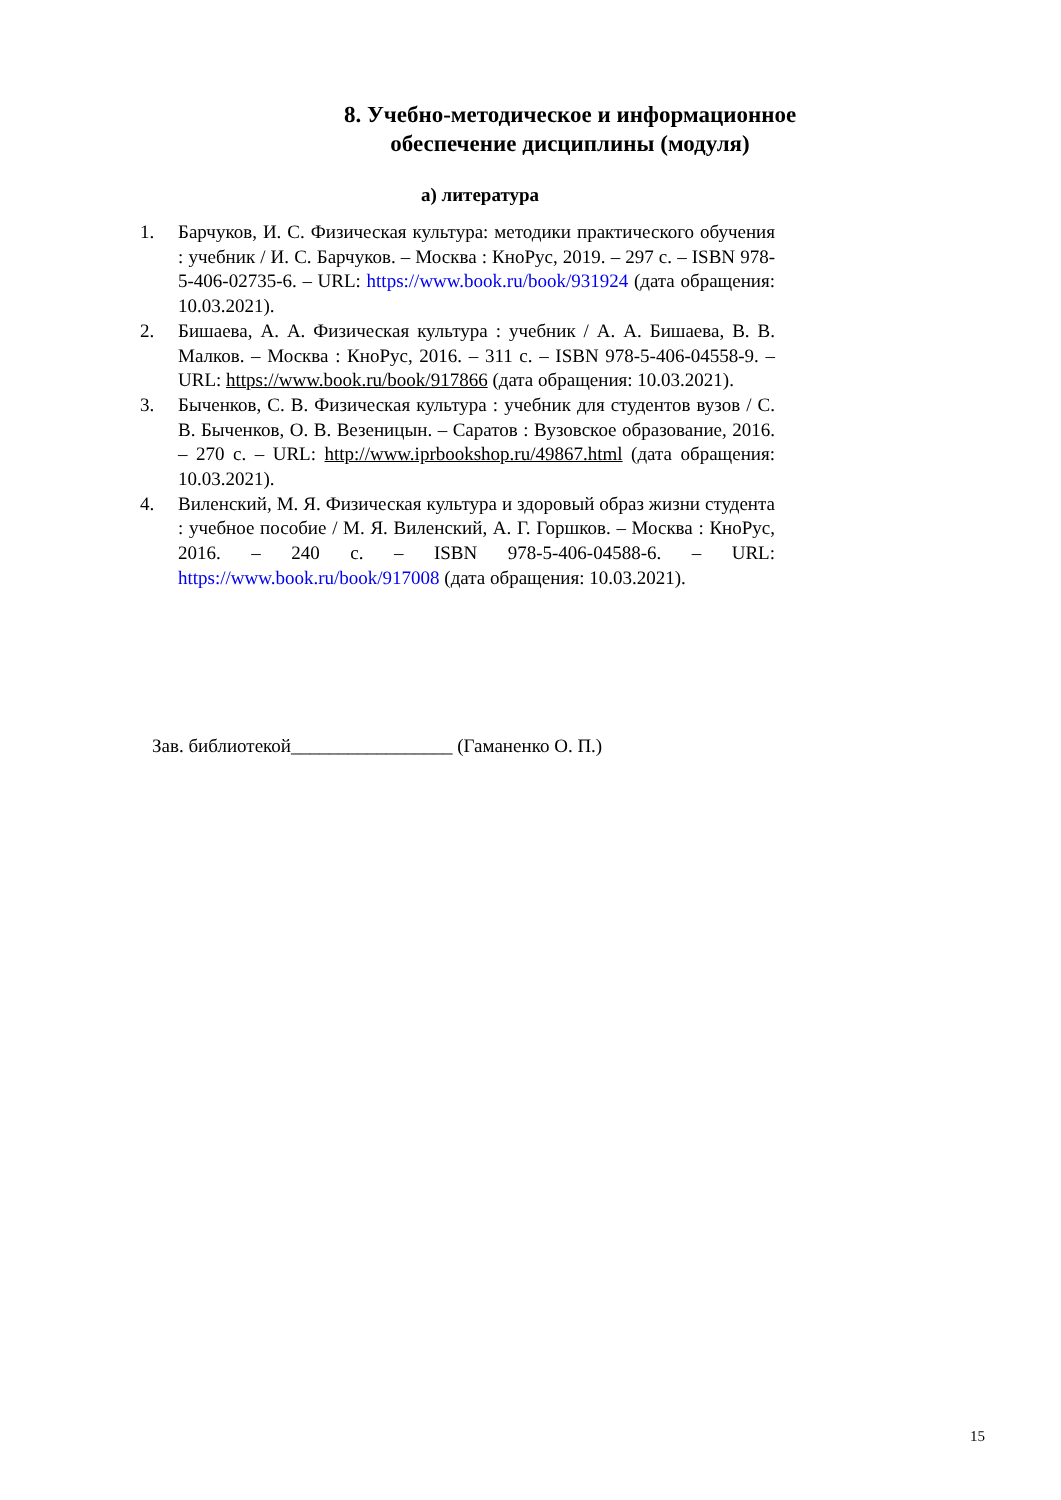8. Учебно-методическое и информационное обеспечение дисциплины (модуля)
а) литература
1. Барчуков, И. С. Физическая культура: методики практического обучения : учебник / И. С. Барчуков. – Москва : КноРус, 2019. – 297 с. – ISBN 978-5-406-02735-6. – URL: https://www.book.ru/book/931924 (дата обращения: 10.03.2021).
2. Бишаева, А. А. Физическая культура : учебник / А. А. Бишаева, В. В. Малков. – Москва : КноРус, 2016. – 311 с. – ISBN 978-5-406-04558-9. – URL: https://www.book.ru/book/917866 (дата обращения: 10.03.2021).
3. Быченков, С. В. Физическая культура : учебник для студентов вузов / С. В. Быченков, О. В. Везеницын. – Саратов : Вузовское образование, 2016. – 270 с. – URL: http://www.iprbookshop.ru/49867.html (дата обращения: 10.03.2021).
4. Виленский, М. Я. Физическая культура и здоровый образ жизни студента : учебное пособие / М. Я. Виленский, А. Г. Горшков. – Москва : КноРус, 2016. – 240 с. – ISBN 978-5-406-04588-6. – URL: https://www.book.ru/book/917008 (дата обращения: 10.03.2021).
Зав. библиотекой_________________ (Гаманенко О. П.)
15